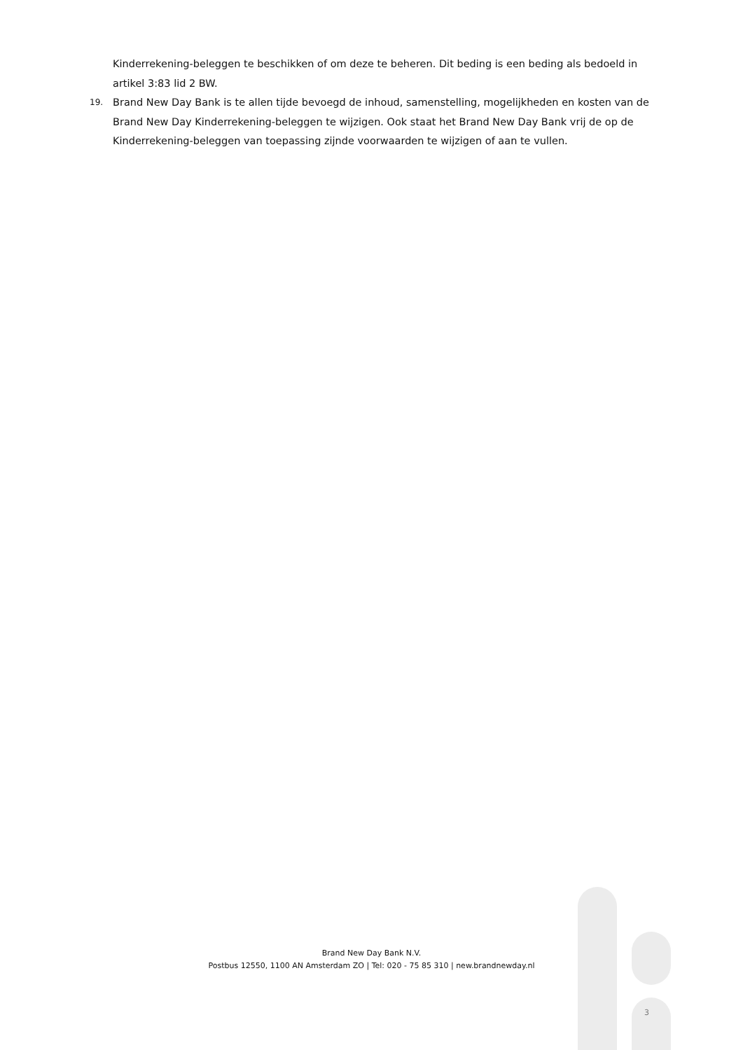Kinderrekening-beleggen te beschikken of om deze te beheren. Dit beding is een beding als bedoeld in artikel 3:83 lid 2 BW.
19.
Brand New Day Bank is te allen tijde bevoegd de inhoud, samenstelling, mogelijkheden en kosten van de Brand New Day Kinderrekening-beleggen te wijzigen. Ook staat het Brand New Day Bank vrij de op de Kinderrekening-beleggen van toepassing zijnde voorwaarden te wijzigen of aan te vullen.
Brand New Day Bank N.V.
Postbus 12550, 1100 AN Amsterdam ZO | Tel: 020 - 75 85 310 | new.brandnewday.nl
3